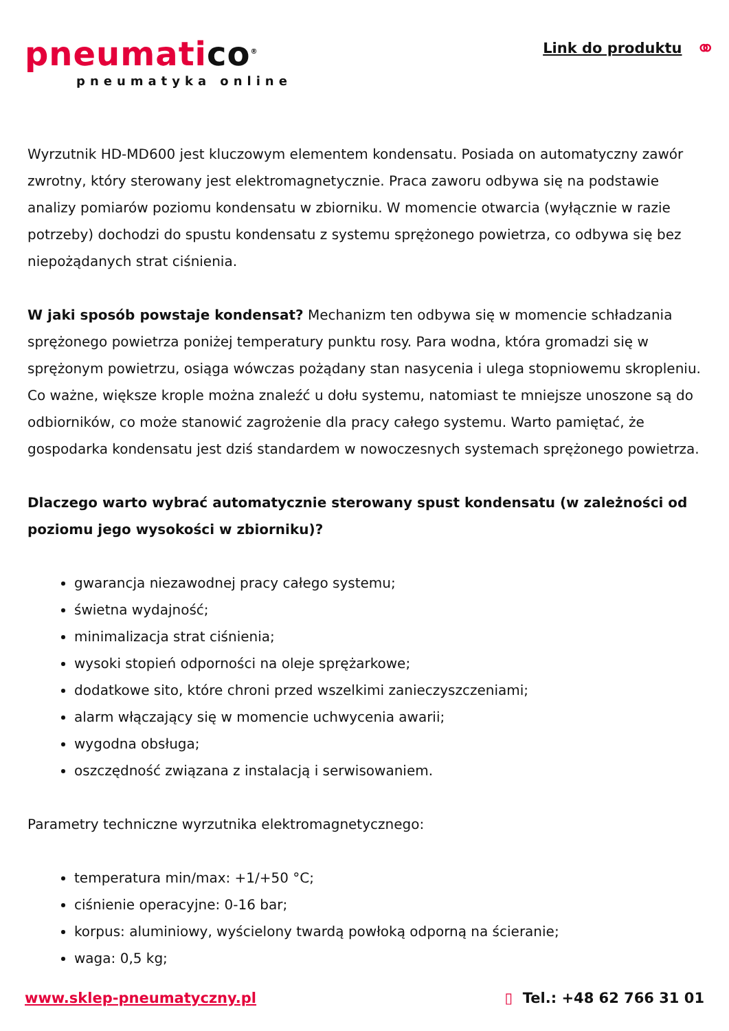pneumatico<sup>®</sup>
pneumatyka online
Link do produktu
⚭
Wyrzutnik HD-MD600 jest kluczowym elementem kondensatu. Posiada on automatyczny zawór zwrotny, który sterowany jest elektromagnetycznie. Praca zaworu odbywa się na podstawie analizy pomiarów poziomu kondensatu w zbiorniku. W momencie otwarcia (wyłącznie w razie potrzeby) dochodzi do spustu kondensatu z systemu sprężonego powietrza, co odbywa się bez niepożądanych strat ciśnienia.
W jaki sposób powstaje kondensat? Mechanizm ten odbywa się w momencie schładzania sprężonego powietrza poniżej temperatury punktu rosy. Para wodna, która gromadzi się w sprężonym powietrzu, osiąga wówczas pożądany stan nasycenia i ulega stopniowemu skropleniu. Co ważne, większe krople można znaleźć u dołu systemu, natomiast te mniejsze unoszone są do odbiorników, co może stanowić zagrożenie dla pracy całego systemu. Warto pamiętać, że gospodarka kondensatu jest dziś standardem w nowoczesnych systemach sprężonego powietrza.
Dlaczego warto wybrać automatycznie sterowany spust kondensatu (w zależności od poziomu jego wysokości w zbiorniku)?
gwarancja niezawodnej pracy całego systemu;
świetna wydajność;
minimalizacja strat ciśnienia;
wysoki stopień odporności na oleje sprężarkowe;
dodatkowe sito, które chroni przed wszelkimi zanieczyszczeniami;
alarm włączający się w momencie uchwycenia awarii;
wygodna obsługa;
oszczędność związana z instalacją i serwisowaniem.
Parametry techniczne wyrzutnika elektromagnetycznego:
temperatura min/max: +1/+50 °C;
ciśnienie operacyjne: 0-16 bar;
korpus: aluminiowy, wyścielony twardą powłoką odporną na ścieranie;
waga: 0,5 kg;
www.sklep-pneumatyczny.pl ▯ Tel.: +48 62 766 31 01